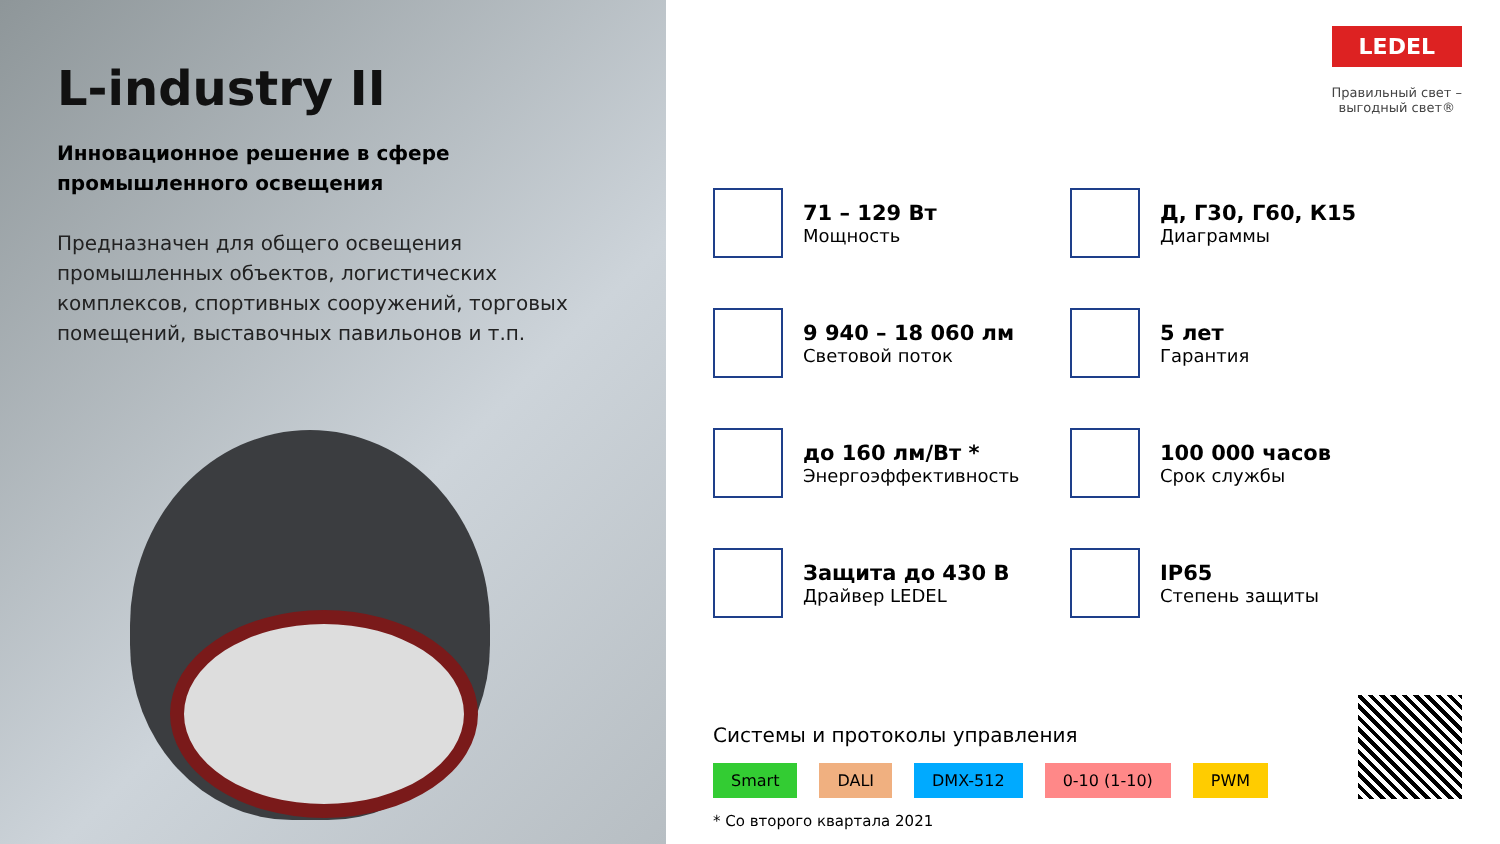L-industry II
Инновационное решение в сфере
промышленного освещения
Предназначен для общего освещения промышленных объектов, логистических комплексов, спортивных сооружений, торговых помещений, выставочных павильонов и т.п.
LEDEL
Правильный свет –
выгодный свет®
71 – 129 Вт
Мощность
Д, Г30, Г60, К15
Диаграммы
9 940 – 18 060 лм
Световой поток
5 лет
Гарантия
до 160 лм/Вт *
Энергоэффективность
100 000 часов
Срок службы
Защита до 430 В
Драйвер LEDEL
IP65
Степень защиты
Системы и протоколы управления
Smart DALI DMX-512 0-10 (1-10) PWM
* Со второго квартала 2021